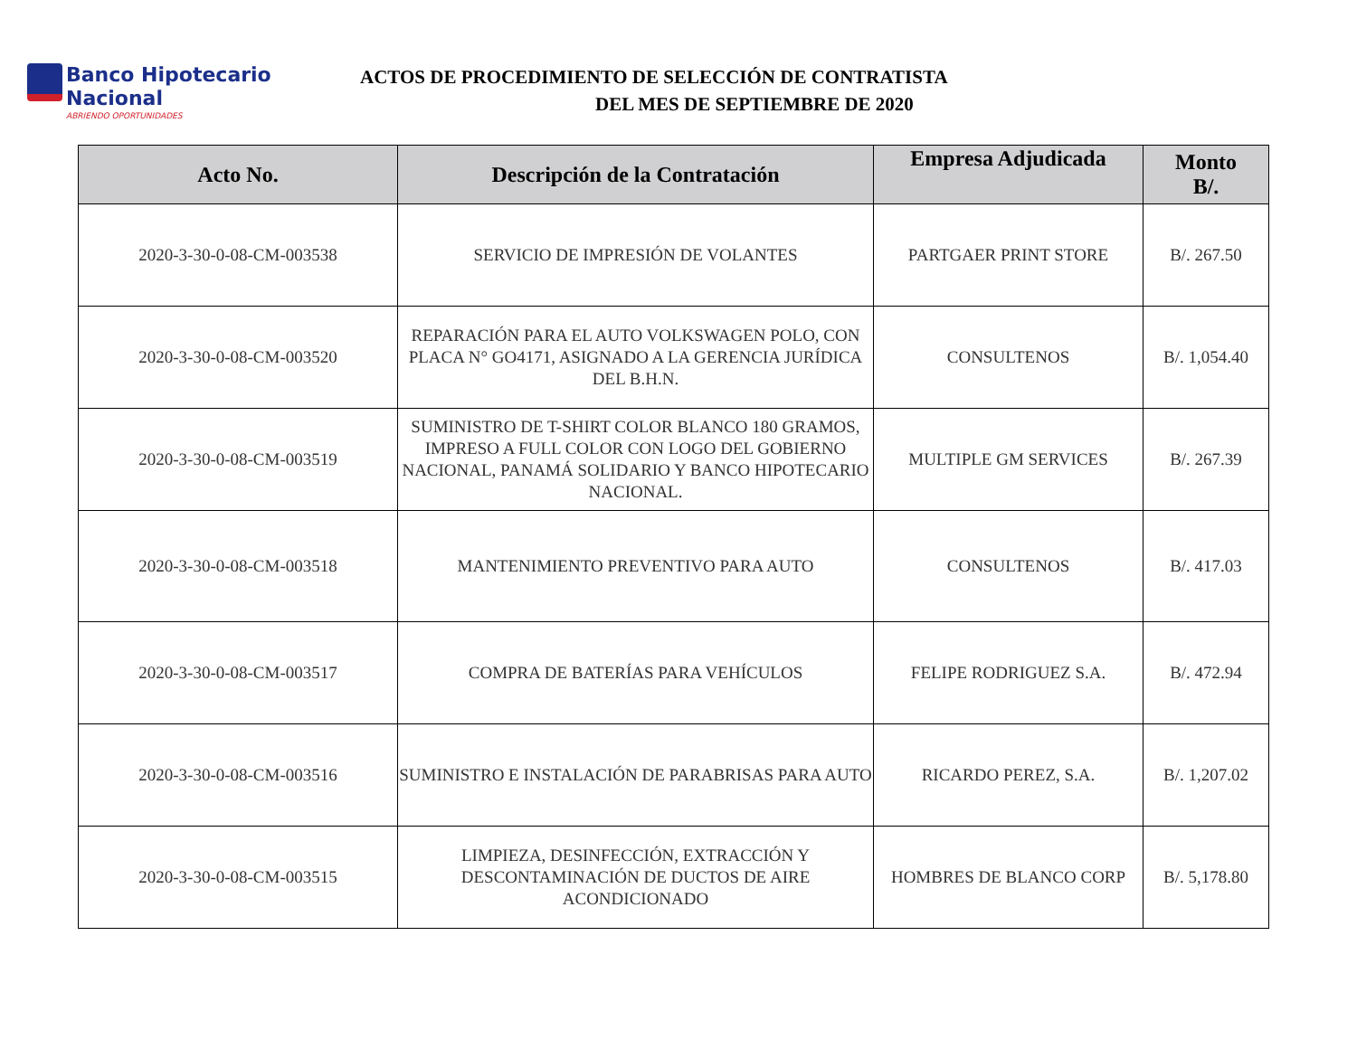Banco Hipotecario Nacional
ABRIENDO OPORTUNIDADES
ACTOS DE PROCEDIMIENTO DE SELECCIÓN DE CONTRATISTA
DEL MES DE SEPTIEMBRE DE 2020
| Acto No. | Descripción de la Contratación | Empresa Adjudicada | Monto B/. |
| --- | --- | --- | --- |
| 2020-3-30-0-08-CM-003538 | SERVICIO DE IMPRESIÓN DE VOLANTES | PARTGAER PRINT STORE | B/. 267.50 |
| 2020-3-30-0-08-CM-003520 | REPARACIÓN PARA EL AUTO VOLKSWAGEN POLO, CON PLACA N° GO4171, ASIGNADO A LA GERENCIA JURÍDICA DEL B.H.N. | CONSULTENOS | B/. 1,054.40 |
| 2020-3-30-0-08-CM-003519 | SUMINISTRO DE T-SHIRT COLOR BLANCO 180 GRAMOS, IMPRESO A FULL COLOR CON LOGO DEL GOBIERNO NACIONAL, PANAMÁ SOLIDARIO Y BANCO HIPOTECARIO NACIONAL. | MULTIPLE GM SERVICES | B/. 267.39 |
| 2020-3-30-0-08-CM-003518 | MANTENIMIENTO PREVENTIVO PARA AUTO | CONSULTENOS | B/. 417.03 |
| 2020-3-30-0-08-CM-003517 | COMPRA DE BATERÍAS PARA VEHÍCULOS | FELIPE RODRIGUEZ S.A. | B/. 472.94 |
| 2020-3-30-0-08-CM-003516 | SUMINISTRO E INSTALACIÓN DE PARABRISAS PARA AUTO | RICARDO PEREZ, S.A. | B/. 1,207.02 |
| 2020-3-30-0-08-CM-003515 | LIMPIEZA, DESINFECCIÓN, EXTRACCIÓN Y DESCONTAMINACIÓN DE DUCTOS DE AIRE ACONDICIONADO | HOMBRES DE BLANCO CORP | B/. 5,178.80 |